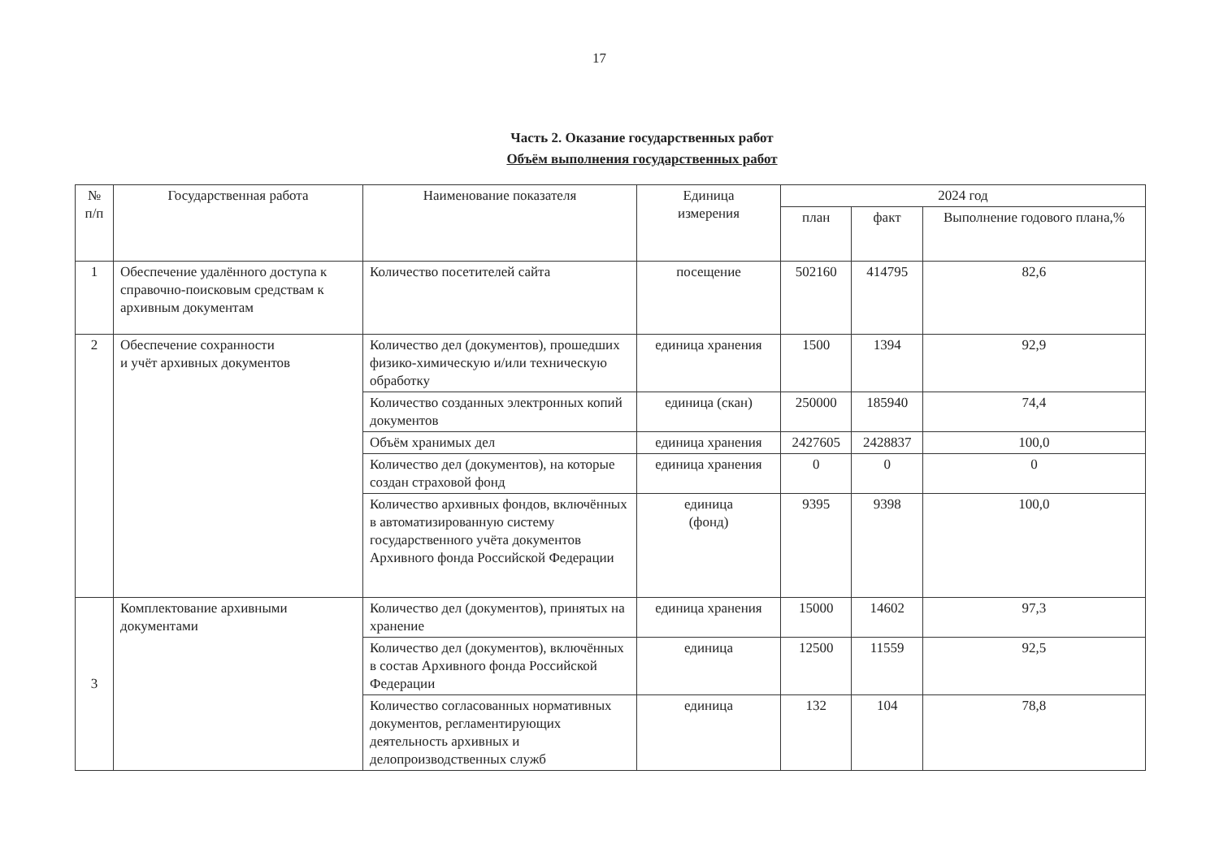17
Часть 2. Оказание государственных работ
Объём выполнения государственных работ
| № п/п | Государственная работа | Наименование показателя | Единица измерения | 2024 год | | |
| --- | --- | --- | --- | --- | --- | --- |
| | | | | план | факт | Выполнение годового плана,% |
| 1 | Обеспечение удалённого доступа к справочно-поисковым средствам к архивным документам | Количество посетителей сайта | посещение | 502160 | 414795 | 82,6 |
| 2 | Обеспечение сохранности и учёт архивных документов | Количество дел (документов), прошедших физико-химическую и/или техническую обработку | единица хранения | 1500 | 1394 | 92,9 |
| | | Количество созданных электронных копий документов | единица (скан) | 250000 | 185940 | 74,4 |
| | | Объём хранимых дел | единица хранения | 2427605 | 2428837 | 100,0 |
| | | Количество дел (документов), на которые создан страховой фонд | единица хранения | 0 | 0 | 0 |
| | | Количество архивных фондов, включённых в автоматизированную систему государственного учёта документов Архивного фонда Российской Федерации | единица (фонд) | 9395 | 9398 | 100,0 |
| 3 | Комплектование архивными документами | Количество дел (документов), принятых на хранение | единица хранения | 15000 | 14602 | 97,3 |
| | | Количество дел (документов), включённых в состав Архивного фонда Российской Федерации | единица | 12500 | 11559 | 92,5 |
| | | Количество согласованных нормативных документов, регламентирующих деятельность архивных и делопроизводственных служб | единица | 132 | 104 | 78,8 |